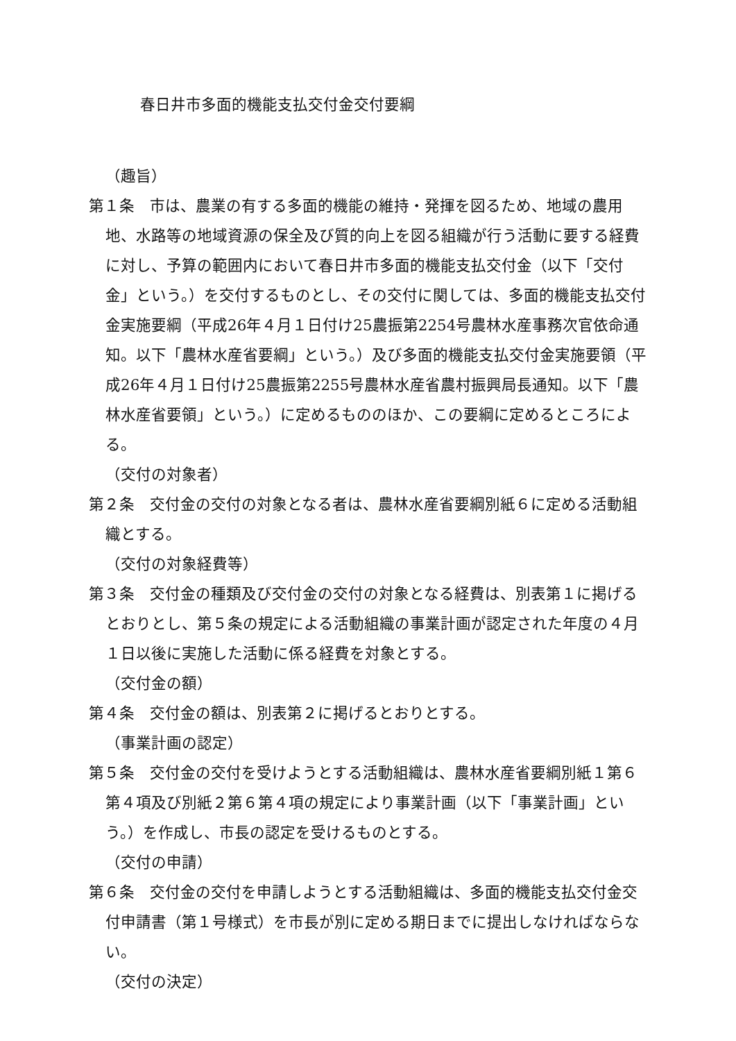春日井市多面的機能支払交付金交付要綱
（趣旨）
第１条　市は、農業の有する多面的機能の維持・発揮を図るため、地域の農用地、水路等の地域資源の保全及び質的向上を図る組織が行う活動に要する経費に対し、予算の範囲内において春日井市多面的機能支払交付金（以下「交付金」という。）を交付するものとし、その交付に関しては、多面的機能支払交付金実施要綱（平成26年４月１日付け25農振第2254号農林水産事務次官依命通知。以下「農林水産省要綱」という。）及び多面的機能支払交付金実施要領（平成26年４月１日付け25農振第2255号農林水産省農村振興局長通知。以下「農林水産省要領」という。）に定めるもののほか、この要綱に定めるところによる。
（交付の対象者）
第２条　交付金の交付の対象となる者は、農林水産省要綱別紙６に定める活動組織とする。
（交付の対象経費等）
第３条　交付金の種類及び交付金の交付の対象となる経費は、別表第１に掲げるとおりとし、第５条の規定による活動組織の事業計画が認定された年度の４月１日以後に実施した活動に係る経費を対象とする。
（交付金の額）
第４条　交付金の額は、別表第２に掲げるとおりとする。
（事業計画の認定）
第５条　交付金の交付を受けようとする活動組織は、農林水産省要綱別紙１第６第４項及び別紙２第６第４項の規定により事業計画（以下「事業計画」という。）を作成し、市長の認定を受けるものとする。
（交付の申請）
第６条　交付金の交付を申請しようとする活動組織は、多面的機能支払交付金交付申請書（第１号様式）を市長が別に定める期日までに提出しなければならない。
（交付の決定）